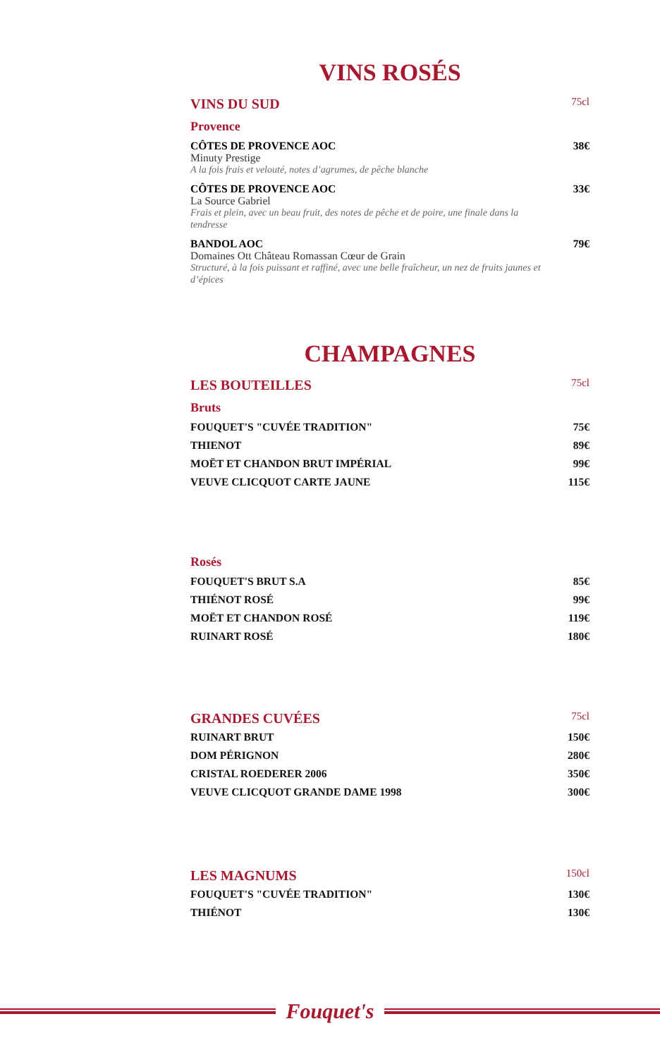VINS ROSÉS
VINS DU SUD 75cl
Provence
CÔTES DE PROVENCE AOC 38€
Minuty Prestige
A la fois frais et velouté, notes d’agrumes, de pêche blanche
CÔTES DE PROVENCE AOC 33€
La Source Gabriel
Frais et plein, avec un beau fruit, des notes de pêche et de poire, une finale dans la tendresse
BANDOL AOC 79€
Domaines Ott Château Romassan Cœur de Grain
Structuré, à la fois puissant et raffiné, avec une belle fraîcheur, un nez de fruits jaunes et d’épices
CHAMPAGNES
LES BOUTEILLES 75cl
Bruts
FOUQUET'S "CUVÉE TRADITION" 75€
THIENOT 89€
MOËT ET CHANDON BRUT IMPÉRIAL 99€
VEUVE CLICQUOT CARTE JAUNE 115€
Rosés
FOUQUET'S BRUT S.A 85€
THIÉNOT ROSÉ 99€
MOËT ET CHANDON ROSÉ 119€
RUINART ROSÉ 180€
GRANDES CUVÉES 75cl
RUINART BRUT 150€
DOM PÉRIGNON 280€
CRISTAL ROEDERER 2006 350€
VEUVE CLICQUOT GRANDE DAME 1998 300€
LES MAGNUMS 150cl
FOUQUET'S "CUVÉE TRADITION" 130€
THIÉNOT 130€
Fouquet's